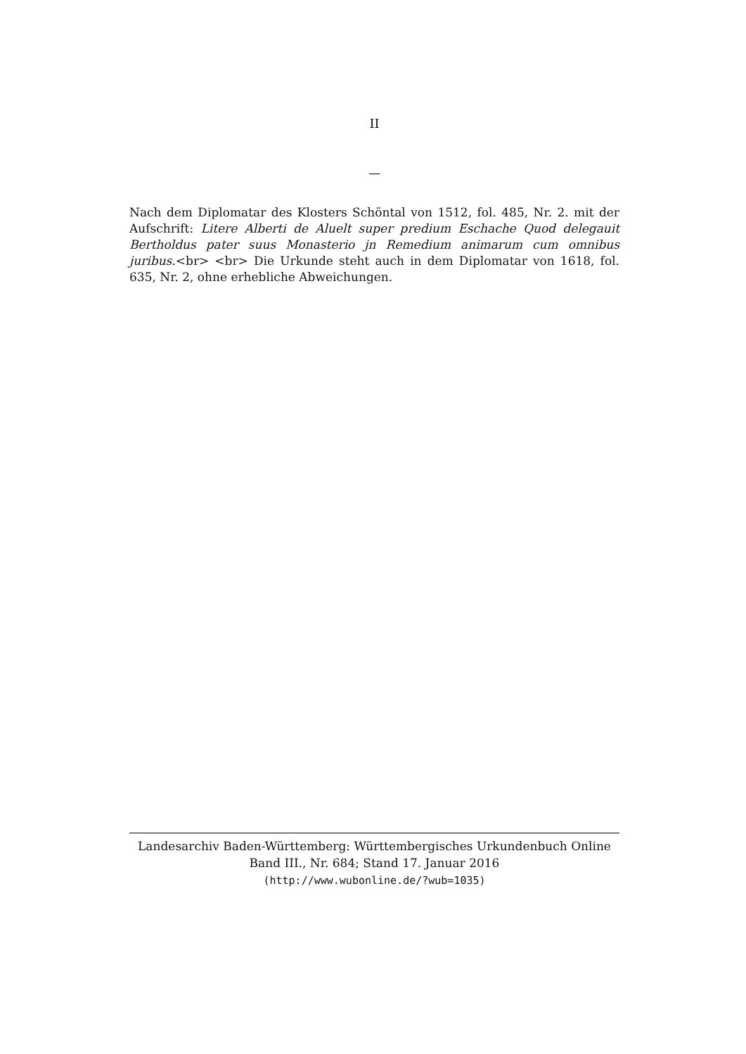II
—
Nach dem Diplomatar des Klosters Schöntal von 1512, fol. 485, Nr. 2. mit der Aufschrift: Litere Alberti de Aluelt super predium Eschache Quod delegauit Bertholdus pater suus Monasterio jn Remedium animarum cum omnibus juribus.<br> <br> Die Urkunde steht auch in dem Diplomatar von 1618, fol. 635, Nr. 2, ohne erhebliche Abweichungen.
Landesarchiv Baden-Württemberg: Württembergisches Urkundenbuch Online
Band III., Nr. 684; Stand 17. Januar 2016
(http://www.wubonline.de/?wub=1035)